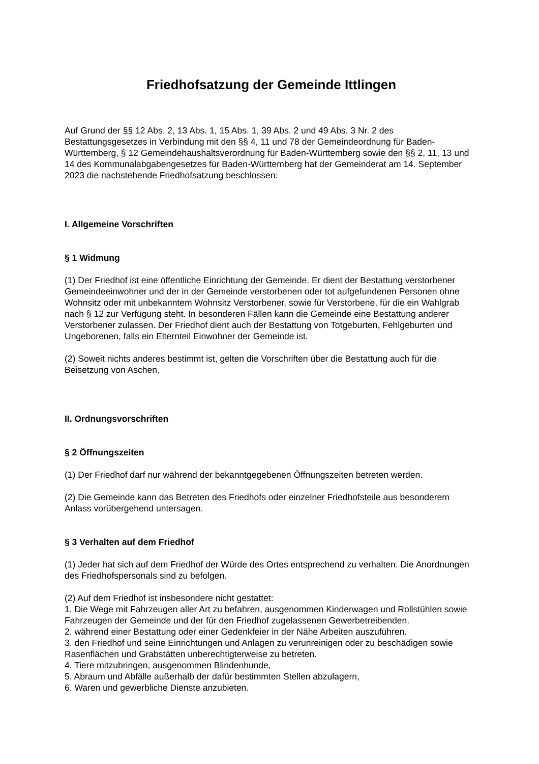Friedhofsatzung der Gemeinde Ittlingen
Auf Grund der §§ 12 Abs. 2, 13 Abs. 1, 15 Abs. 1, 39 Abs. 2 und 49 Abs. 3 Nr. 2 des Bestattungsgesetzes in Verbindung mit den §§ 4, 11 und 78 der Gemeindeordnung für Baden-Württemberg, § 12 Gemeindehaushaltsverordnung für Baden-Württemberg sowie den §§ 2, 11, 13 und 14 des Kommunalabgabengesetzes für Baden-Württemberg hat der Gemeinderat am 14. September 2023 die nachstehende Friedhofsatzung beschlossen:
I. Allgemeine Vorschriften
§ 1 Widmung
(1) Der Friedhof ist eine öffentliche Einrichtung der Gemeinde. Er dient der Bestattung verstorbener Gemeindeeinwohner und der in der Gemeinde verstorbenen oder tot aufgefundenen Personen ohne Wohnsitz oder mit unbekanntem Wohnsitz Verstorbener, sowie für Verstorbene, für die ein Wahlgrab nach § 12 zur Verfügung steht. In besonderen Fällen kann die Gemeinde eine Bestattung anderer Verstorbener zulassen. Der Friedhof dient auch der Bestattung von Totgeburten, Fehlgeburten und Ungeborenen, falls ein Elternteil Einwohner der Gemeinde ist.
(2) Soweit nichts anderes bestimmt ist, gelten die Vorschriften über die Bestattung auch für die Beisetzung von Aschen.
II. Ordnungsvorschriften
§ 2 Öffnungszeiten
(1) Der Friedhof darf nur während der bekanntgegebenen Öffnungszeiten betreten werden.
(2) Die Gemeinde kann das Betreten des Friedhofs oder einzelner Friedhofsteile aus besonderem Anlass vorübergehend untersagen.
§ 3 Verhalten auf dem Friedhof
(1) Jeder hat sich auf dem Friedhof der Würde des Ortes entsprechend zu verhalten. Die Anordnungen des Friedhofspersonals sind zu befolgen.
(2) Auf dem Friedhof ist insbesondere nicht gestattet:
1. Die Wege mit Fahrzeugen aller Art zu befahren, ausgenommen Kinderwagen und Rollstühlen sowie Fahrzeugen der Gemeinde und der für den Friedhof zugelassenen Gewerbetreibenden.
2. während einer Bestattung oder einer Gedenkfeier in der Nähe Arbeiten auszuführen.
3. den Friedhof und seine Einrichtungen und Anlagen zu verunreinigen oder zu beschädigen sowie Rasenflächen und Grabstätten unberechtigterweise zu betreten.
4. Tiere mitzubringen, ausgenommen Blindenhunde,
5. Abraum und Abfälle außerhalb der dafür bestimmten Stellen abzulagern,
6. Waren und gewerbliche Dienste anzubieten.